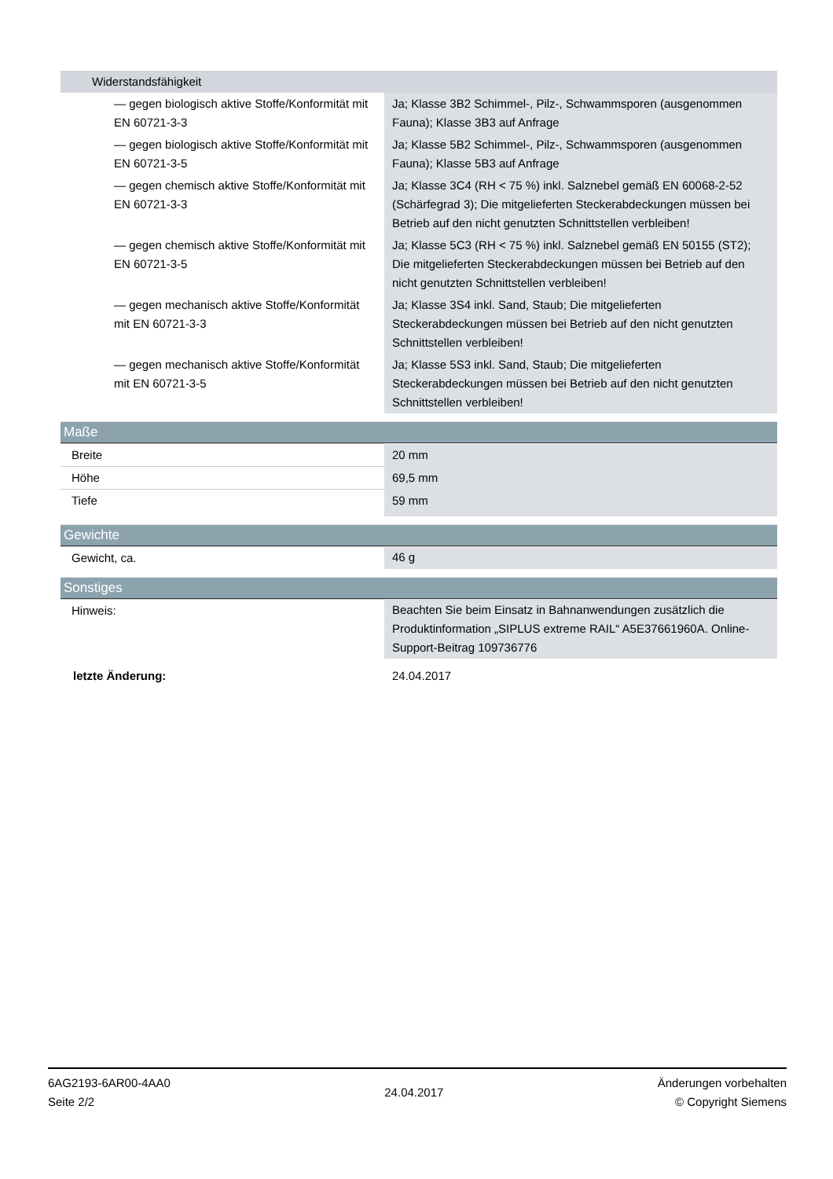| Widerstandsfähigkeit | |
| — gegen biologisch aktive Stoffe/Konformität mit EN 60721-3-3 | Ja; Klasse 3B2 Schimmel-, Pilz-, Schwammsporen (ausgenommen Fauna); Klasse 3B3 auf Anfrage |
| — gegen biologisch aktive Stoffe/Konformität mit EN 60721-3-5 | Ja; Klasse 5B2 Schimmel-, Pilz-, Schwammsporen (ausgenommen Fauna); Klasse 5B3 auf Anfrage |
| — gegen chemisch aktive Stoffe/Konformität mit EN 60721-3-3 | Ja; Klasse 3C4 (RH < 75 %) inkl. Salznebel gemäß EN 60068-2-52 (Schärfegrad 3); Die mitgelieferten Steckerabdeckungen müssen bei Betrieb auf den nicht genutzten Schnittstellen verbleiben! |
| — gegen chemisch aktive Stoffe/Konformität mit EN 60721-3-5 | Ja; Klasse 5C3 (RH < 75 %) inkl. Salznebel gemäß EN 50155 (ST2); Die mitgelieferten Steckerabdeckungen müssen bei Betrieb auf den nicht genutzten Schnittstellen verbleiben! |
| — gegen mechanisch aktive Stoffe/Konformität mit EN 60721-3-3 | Ja; Klasse 3S4 inkl. Sand, Staub; Die mitgelieferten Steckerabdeckungen müssen bei Betrieb auf den nicht genutzten Schnittstellen verbleiben! |
| — gegen mechanisch aktive Stoffe/Konformität mit EN 60721-3-5 | Ja; Klasse 5S3 inkl. Sand, Staub; Die mitgelieferten Steckerabdeckungen müssen bei Betrieb auf den nicht genutzten Schnittstellen verbleiben! |
Maße
| Breite | 20 mm |
| Höhe | 69,5 mm |
| Tiefe | 59 mm |
Gewichte
| Gewicht, ca. | 46 g |
Sonstiges
| Hinweis: | Beachten Sie beim Einsatz in Bahnanwendungen zusätzlich die Produktinformation „SIPLUS extreme RAIL“ A5E37661960A. Online-Support-Beitrag 109736776 |
| letzte Änderung: | 24.04.2017 |
6AG2193-6AR00-4AA0
Seite 2/2
24.04.2017
Änderungen vorbehalten
© Copyright Siemens